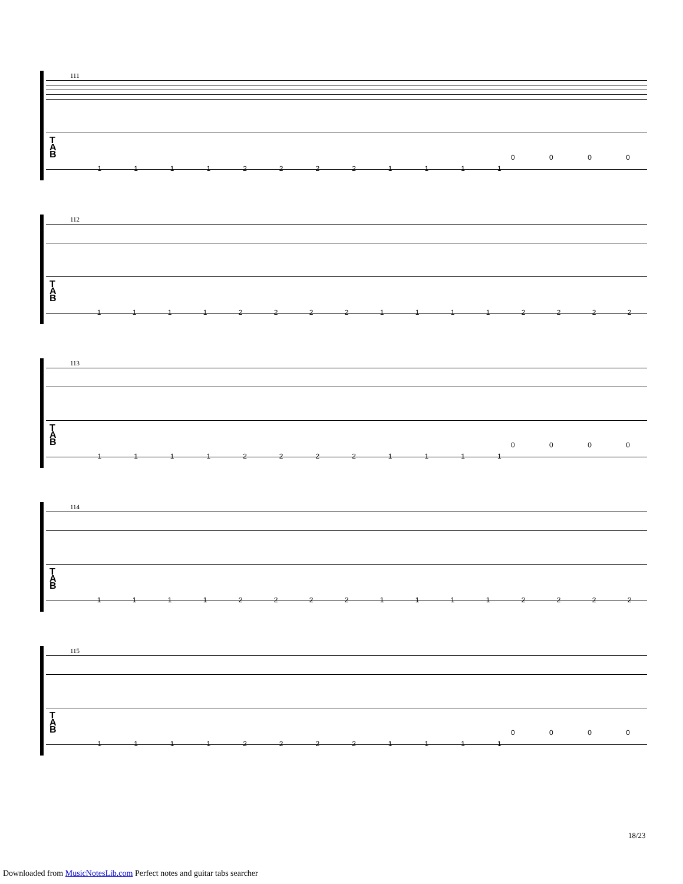111
T
A
B
0000
111122221111
112
T
A
B
1111222211112222
113
T
A
B
0000
111122221111
114
T
A
B
1111222211112222
115
T
A
B
0000
111122221111
18/23
Downloaded from MusicNotesLib.com Perfect notes and guitar tabs searcher